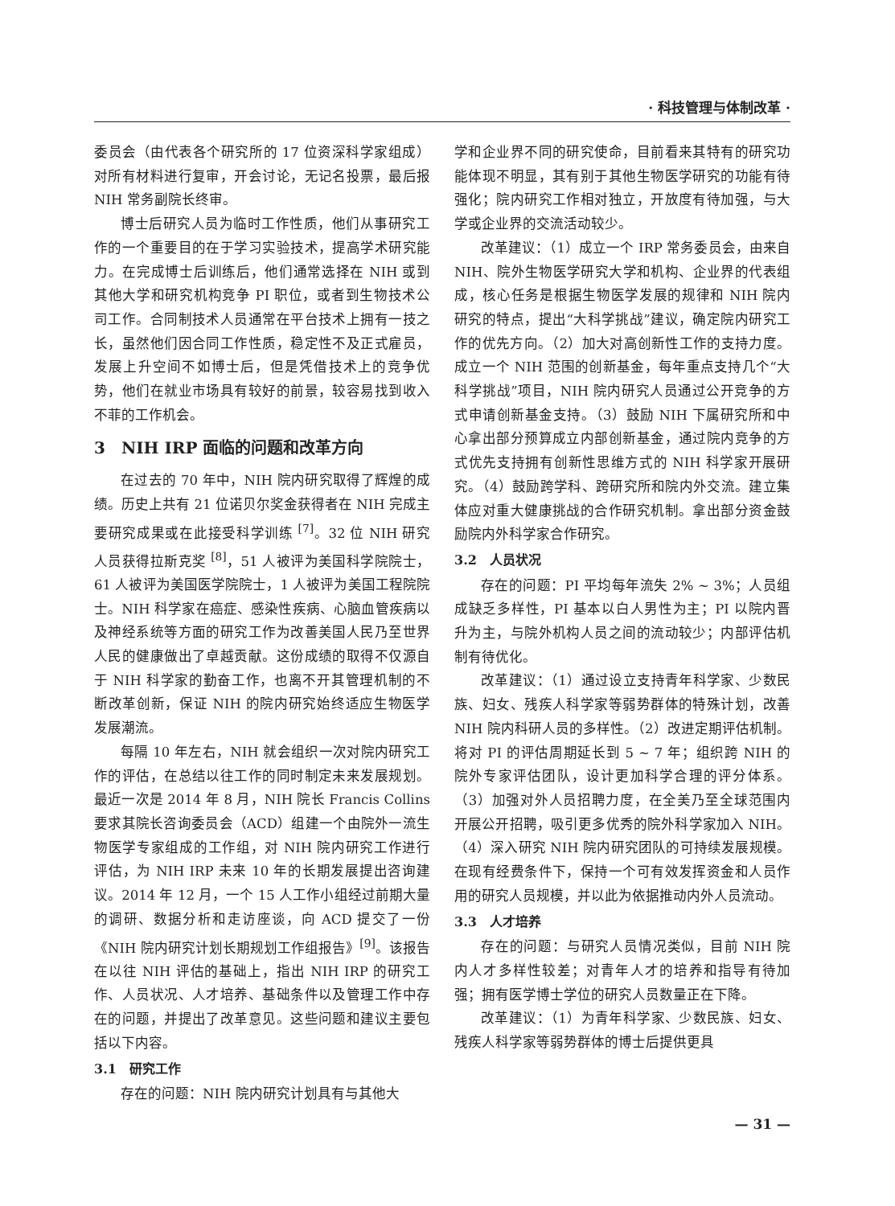· 科技管理与体制改革 ·
委员会（由代表各个研究所的 17 位资深科学家组成）对所有材料进行复审，开会讨论，无记名投票，最后报 NIH 常务副院长终审。
博士后研究人员为临时工作性质，他们从事研究工作的一个重要目的在于学习实验技术，提高学术研究能力。在完成博士后训练后，他们通常选择在 NIH 或到其他大学和研究机构竞争 PI 职位，或者到生物技术公司工作。合同制技术人员通常在平台技术上拥有一技之长，虽然他们因合同工作性质，稳定性不及正式雇员，发展上升空间不如博士后，但是凭借技术上的竞争优势，他们在就业市场具有较好的前景，较容易找到收入不菲的工作机会。
3　NIH IRP 面临的问题和改革方向
在过去的 70 年中，NIH 院内研究取得了辉煌的成绩。历史上共有 21 位诺贝尔奖金获得者在 NIH 完成主要研究成果或在此接受科学训练 <sup>[7]</sup>。32 位 NIH 研究人员获得拉斯克奖 <sup>[8]</sup>，51 人被评为美国科学院院士，61 人被评为美国医学院院士，1 人被评为美国工程院院士。NIH 科学家在癌症、感染性疾病、心脑血管疾病以及神经系统等方面的研究工作为改善美国人民乃至世界人民的健康做出了卓越贡献。这份成绩的取得不仅源自于 NIH 科学家的勤奋工作，也离不开其管理机制的不断改革创新，保证 NIH 的院内研究始终适应生物医学发展潮流。
每隔 10 年左右，NIH 就会组织一次对院内研究工作的评估，在总结以往工作的同时制定未来发展规划。最近一次是 2014 年 8 月，NIH 院长 Francis Collins 要求其院长咨询委员会（ACD）组建一个由院外一流生物医学专家组成的工作组，对 NIH 院内研究工作进行评估，为 NIH IRP 未来 10 年的长期发展提出咨询建议。2014 年 12 月，一个 15 人工作小组经过前期大量的调研、数据分析和走访座谈，向 ACD 提交了一份《NIH 院内研究计划长期规划工作组报告》<sup>[9]</sup>。该报告在以往 NIH 评估的基础上，指出 NIH IRP 的研究工作、人员状况、人才培养、基础条件以及管理工作中存在的问题，并提出了改革意见。这些问题和建议主要包括以下内容。
3.1　研究工作
存在的问题：NIH 院内研究计划具有与其他大
学和企业界不同的研究使命，目前看来其特有的研究功能体现不明显，其有别于其他生物医学研究的功能有待强化；院内研究工作相对独立，开放度有待加强，与大学或企业界的交流活动较少。
改革建议：（1）成立一个 IRP 常务委员会，由来自 NIH、院外生物医学研究大学和机构、企业界的代表组成，核心任务是根据生物医学发展的规律和 NIH 院内研究的特点，提出“大科学挑战”建议，确定院内研究工作的优先方向。（2）加大对高创新性工作的支持力度。成立一个 NIH 范围的创新基金，每年重点支持几个“大科学挑战”项目，NIH 院内研究人员通过公开竞争的方式申请创新基金支持。（3）鼓励 NIH 下属研究所和中心拿出部分预算成立内部创新基金，通过院内竞争的方式优先支持拥有创新性思维方式的 NIH 科学家开展研究。（4）鼓励跨学科、跨研究所和院内外交流。建立集体应对重大健康挑战的合作研究机制。拿出部分资金鼓励院内外科学家合作研究。
3.2　人员状况
存在的问题：PI 平均每年流失 2% ~ 3%；人员组成缺乏多样性，PI 基本以白人男性为主；PI 以院内晋升为主，与院外机构人员之间的流动较少；内部评估机制有待优化。
改革建议：（1）通过设立支持青年科学家、少数民族、妇女、残疾人科学家等弱势群体的特殊计划，改善 NIH 院内科研人员的多样性。（2）改进定期评估机制。将对 PI 的评估周期延长到 5 ~ 7 年；组织跨 NIH 的院外专家评估团队，设计更加科学合理的评分体系。（3）加强对外人员招聘力度，在全美乃至全球范围内开展公开招聘，吸引更多优秀的院外科学家加入 NIH。（4）深入研究 NIH 院内研究团队的可持续发展规模。在现有经费条件下，保持一个可有效发挥资金和人员作用的研究人员规模，并以此为依据推动内外人员流动。
3.3　人才培养
存在的问题：与研究人员情况类似，目前 NIH 院内人才多样性较差；对青年人才的培养和指导有待加强；拥有医学博士学位的研究人员数量正在下降。
改革建议：（1）为青年科学家、少数民族、妇女、残疾人科学家等弱势群体的博士后提供更具
— 31 —